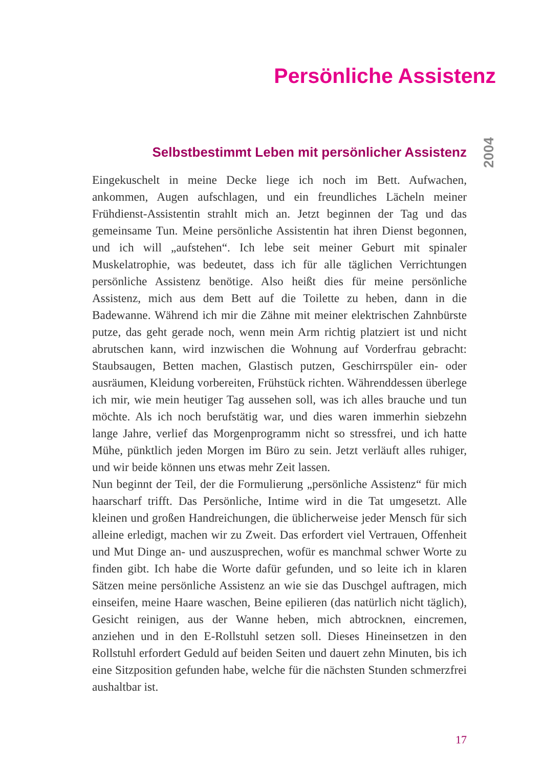Persönliche Assistenz
2004
Selbstbestimmt Leben mit persönlicher Assistenz
Eingekuschelt in meine Decke liege ich noch im Bett. Aufwachen, ankommen, Augen aufschlagen, und ein freundliches Lächeln meiner Frühdienst-Assistentin strahlt mich an. Jetzt beginnen der Tag und das gemeinsame Tun. Meine persönliche Assistentin hat ihren Dienst begonnen, und ich will „aufstehen“. Ich lebe seit meiner Geburt mit spinaler Muskelatrophie, was bedeutet, dass ich für alle täglichen Verrichtungen persönliche Assistenz benötige. Also heißt dies für meine persönliche Assistenz, mich aus dem Bett auf die Toilette zu heben, dann in die Badewanne. Während ich mir die Zähne mit meiner elektrischen Zahnbürste putze, das geht gerade noch, wenn mein Arm richtig platziert ist und nicht abrutschen kann, wird inzwischen die Wohnung auf Vorderfrau gebracht: Staubsaugen, Betten machen, Glastisch putzen, Geschirrspüler ein- oder ausräumen, Kleidung vorbereiten, Frühstück richten. Währenddessen überlege ich mir, wie mein heutiger Tag aussehen soll, was ich alles brauche und tun möchte. Als ich noch berufstätig war, und dies waren immerhin siebzehn lange Jahre, verlief das Morgenprogramm nicht so stressfrei, und ich hatte Mühe, pünktlich jeden Morgen im Büro zu sein. Jetzt verläuft alles ruhiger, und wir beide können uns etwas mehr Zeit lassen.
Nun beginnt der Teil, der die Formulierung „persönliche Assistenz“ für mich haarscharf trifft. Das Persönliche, Intime wird in die Tat umgesetzt. Alle kleinen und großen Handreichungen, die üblicherweise jeder Mensch für sich alleine erledigt, machen wir zu Zweit. Das erfordert viel Vertrauen, Offenheit und Mut Dinge an- und auszusprechen, wofür es manchmal schwer Worte zu finden gibt. Ich habe die Worte dafür gefunden, und so leite ich in klaren Sätzen meine persönliche Assistenz an wie sie das Duschgel auftragen, mich einseifen, meine Haare waschen, Beine epilieren (das natürlich nicht täglich), Gesicht reinigen, aus der Wanne heben, mich abtrocknen, eincremen, anziehen und in den E-Rollstuhl setzen soll. Dieses Hineinsetzen in den Rollstuhl erfordert Geduld auf beiden Seiten und dauert zehn Minuten, bis ich eine Sitzposition gefunden habe, welche für die nächsten Stunden schmerzfrei aushaltbar ist.
17